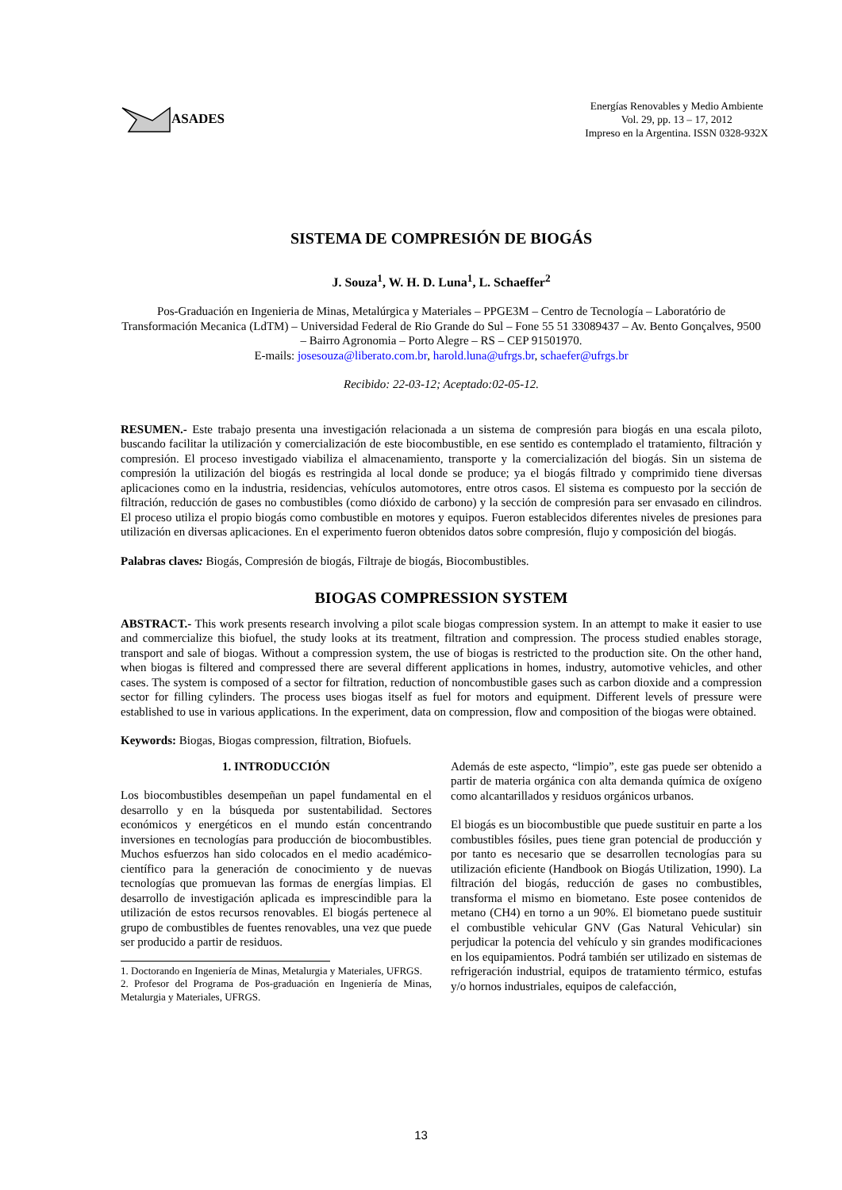ASADES
Energías Renovables y Medio Ambiente
Vol. 29, pp. 13 – 17, 2012
Impreso en la Argentina. ISSN 0328-932X
SISTEMA DE COMPRESIÓN DE BIOGÁS
J. Souza<sup>1</sup>, W. H. D. Luna<sup>1</sup>, L. Schaeffer<sup>2</sup>
Pos-Graduación en Ingenieria de Minas, Metalúrgica y Materiales – PPGE3M – Centro de Tecnología – Laboratório de Transformación Mecanica (LdTM) – Universidad Federal de Rio Grande do Sul – Fone 55 51 33089437 – Av. Bento Gonçalves, 9500 – Bairro Agronomia – Porto Alegre – RS – CEP 91501970.
E-mails: josesouza@liberato.com.br, harold.luna@ufrgs.br, schaefer@ufrgs.br
Recibido: 22-03-12; Aceptado:02-05-12.
RESUMEN.- Este trabajo presenta una investigación relacionada a un sistema de compresión para biogás en una escala piloto, buscando facilitar la utilización y comercialización de este biocombustible, en ese sentido es contemplado el tratamiento, filtración y compresión. El proceso investigado viabiliza el almacenamiento, transporte y la comercialización del biogás. Sin un sistema de compresión la utilización del biogás es restringida al local donde se produce; ya el biogás filtrado y comprimido tiene diversas aplicaciones como en la industria, residencias, vehículos automotores, entre otros casos. El sistema es compuesto por la sección de filtración, reducción de gases no combustibles (como dióxido de carbono) y la sección de compresión para ser envasado en cilindros. El proceso utiliza el propio biogás como combustible en motores y equipos. Fueron establecidos diferentes niveles de presiones para utilización en diversas aplicaciones. En el experimento fueron obtenidos datos sobre compresión, flujo y composición del biogás.
Palabras claves: Biogás, Compresión de biogás, Filtraje de biogás, Biocombustibles.
BIOGAS COMPRESSION SYSTEM
ABSTRACT.- This work presents research involving a pilot scale biogas compression system. In an attempt to make it easier to use and commercialize this biofuel, the study looks at its treatment, filtration and compression. The process studied enables storage, transport and sale of biogas. Without a compression system, the use of biogas is restricted to the production site. On the other hand, when biogas is filtered and compressed there are several different applications in homes, industry, automotive vehicles, and other cases. The system is composed of a sector for filtration, reduction of noncombustible gases such as carbon dioxide and a compression sector for filling cylinders. The process uses biogas itself as fuel for motors and equipment. Different levels of pressure were established to use in various applications. In the experiment, data on compression, flow and composition of the biogas were obtained.
Keywords: Biogas, Biogas compression, filtration, Biofuels.
1. INTRODUCCIÓN
Los biocombustibles desempeñan un papel fundamental en el desarrollo y en la búsqueda por sustentabilidad. Sectores económicos y energéticos en el mundo están concentrando inversiones en tecnologías para producción de biocombustibles. Muchos esfuerzos han sido colocados en el medio académico-científico para la generación de conocimiento y de nuevas tecnologías que promuevan las formas de energías limpias. El desarrollo de investigación aplicada es imprescindible para la utilización de estos recursos renovables. El biogás pertenece al grupo de combustibles de fuentes renovables, una vez que puede ser producido a partir de residuos.
1. Doctorando en Ingeniería de Minas, Metalurgia y Materiales, UFRGS.
2. Profesor del Programa de Pos-graduación en Ingeniería de Minas, Metalurgia y Materiales, UFRGS.
Además de este aspecto, “limpio”, este gas puede ser obtenido a partir de materia orgánica con alta demanda química de oxígeno como alcantarillados y residuos orgánicos urbanos.
El biogás es un biocombustible que puede sustituir en parte a los combustibles fósiles, pues tiene gran potencial de producción y por tanto es necesario que se desarrollen tecnologías para su utilización eficiente (Handbook on Biogás Utilization, 1990). La filtración del biogás, reducción de gases no combustibles, transforma el mismo en biometano. Este posee contenidos de metano (CH4) en torno a un 90%. El biometano puede sustituir el combustible vehicular GNV (Gas Natural Vehicular) sin perjudicar la potencia del vehículo y sin grandes modificaciones en los equipamientos. Podrá también ser utilizado en sistemas de refrigeración industrial, equipos de tratamiento térmico, estufas y/o hornos industriales, equipos de calefacción,
13